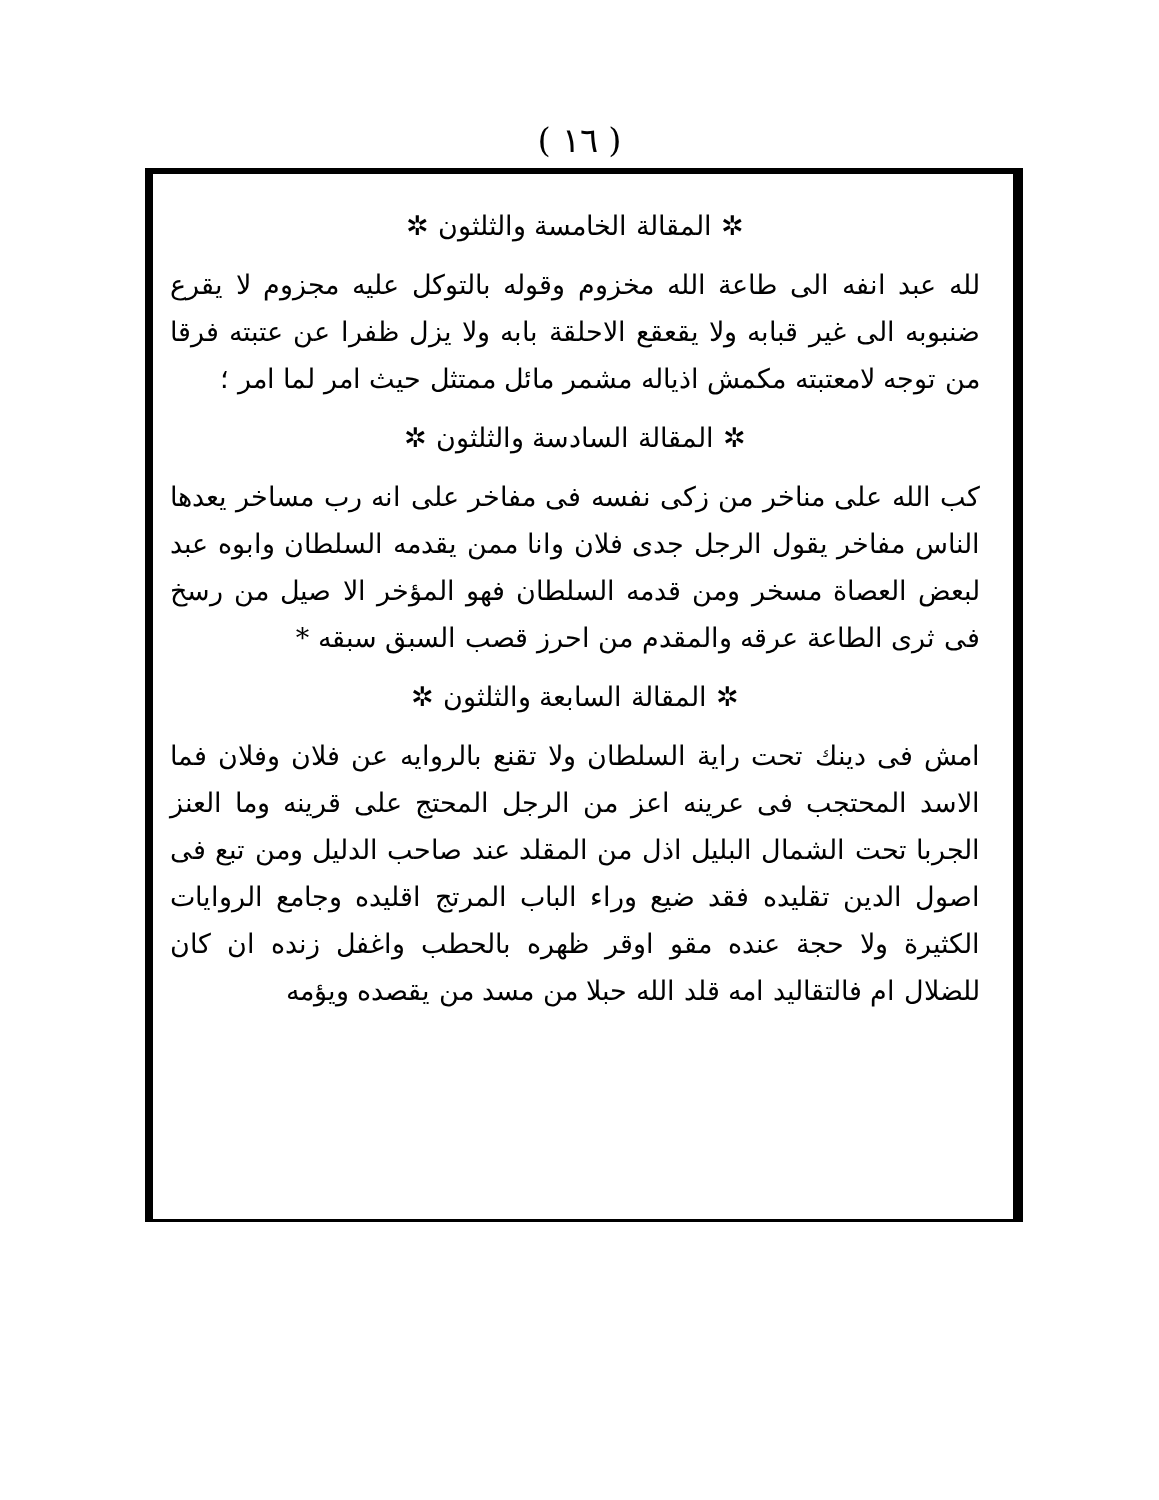( ١٦ )
✲ المقالة الخامسة والثلثون ✲
لله عبد انفه الى طاعة الله مخزوم وقوله بالتوكل عليه مجزوم لا يقرع ضنبوبه الى غير قبابه ولا يقعقع الاحلقة بابه ولا يزل ظفرا عن عتبته فرقا من توجه لامعتبته مكمش اذياله مشمر مائل ممتثل حيث امر لما امر ؛
✲ المقالة السادسة والثلثون ✲
كب الله على مناخر من زكى نفسه فى مفاخر على انه رب مساخر يعدها الناس مفاخر يقول الرجل جدى فلان وانا ممن يقدمه السلطان وابوه عبد لبعض العصاة مسخر ومن قدمه السلطان فهو المؤخر الا صيل من رسخ فى ثرى الطاعة عرقه والمقدم من احرز قصب السبق سبقه *
✲ المقالة السابعة والثلثون ✲
امش فى دينك تحت راية السلطان ولا تقنع بالروايه عن فلان وفلان فما الاسد المحتجب فى عرينه اعز من الرجل المحتج على قرينه وما العنز الجربا تحت الشمال البليل اذل من المقلد عند صاحب الدليل ومن تبع فى اصول الدين تقليده فقد ضيع وراء الباب المرتج اقليده وجامع الروايات الكثيرة ولا حجة عنده مقو اوقر ظهره بالحطب واغفل زنده ان كان للضلال ام فالتقاليد امه قلد الله حبلا من مسد من يقصده ويؤمه